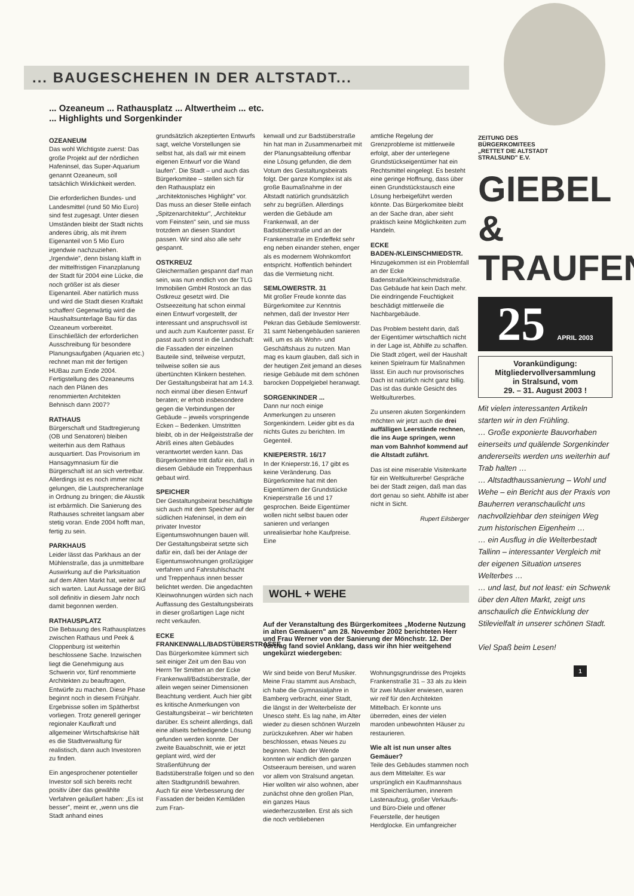... BAUGESCHEHEN IN DER ALTSTADT...
... Ozeaneum ... Rathausplatz ... Altwertheim ... etc.
... Highlights und Sorgenkinder
OZEANEUM
Das wohl Wichtigste zuerst: Das große Projekt auf der nördlichen Hafeninsel, das Super-Aquarium genannt Ozeaneum, soll tatsächlich Wirklichkeit werden.
Die erforderlichen Bundes- und Landesmittel (rund 50 Mio Euro) sind fest zugesagt. Unter diesen Umständen bleibt der Stadt nichts anderes übrig, als mit ihrem Eigenanteil von 5 Mio Euro irgendwie nachzuziehen. „Irgendwie", denn bislang klafft in der mittelfristigen Finanzplanung der Stadt für 2004 eine Lücke, die noch größer ist als dieser Eigenanteil. Aber natürlich muss und wird die Stadt diesen Kraftakt schaffen! Gegenwärtig wird die Haushaltsunterlage Bau für das Ozeaneum vorbereitet. Einschließlich der erforderlichen Ausschreibung für besondere Planungsaufgaben (Aquarien etc.) rechnet man mit der fertigen HUBau zum Ende 2004. Fertigstellung des Ozeaneums nach den Plänen des renommierten Architekten Behnisch dann 2007?
RATHAUS
Bürgerschaft und Stadtregierung (OB und Senatoren) bleiben weiterhin aus dem Rathaus ausquartiert. Das Provisorium im Hansagymnasium für die Bürgerschaft ist an sich vertretbar. Allerdings ist es noch immer nicht gelungen, die Lautsprecheranlage in Ordnung zu bringen; die Akustik ist erbärmlich. Die Sanierung des Rathauses schreitet langsam aber stetig voran. Ende 2004 hofft man, fertig zu sein.
PARKHAUS
Leider lässt das Parkhaus an der Mühlenstraße, das ja unmittelbare Auswirkung auf die Parksituation auf dem Alten Markt hat, weiter auf sich warten. Laut Aussage der BIG soll definitiv in diesem Jahr noch damit begonnen werden.
RATHAUSPLATZ
Die Bebauung des Rathausplatzes zwischen Rathaus und Peek & Cloppenburg ist weiterhin beschlossene Sache. Inzwischen liegt die Genehmigung aus Schwerin vor, fünf renommierte Architekten zu beauftragen, Entwürfe zu machen. Diese Phase beginnt noch in diesem Frühjahr. Ergebnisse sollen im Spätherbst vorliegen. Trotz generell geringer regionaler Kaufkraft und allgemeiner Wirtschaftskrise hält es die Stadtverwaltung für realistisch, dann auch Investoren zu finden.
Ein angesprochener potentieller Investor soll sich bereits recht positiv über das gewählte Verfahren geäußert haben: „Es ist besser", meint er, „wenn uns die Stadt anhand eines
grundsätzlich akzeptierten Entwurfs sagt, welche Vorstellungen sie selbst hat, als daß wir mit einem eigenen Entwurf vor die Wand laufen". Die Stadt – und auch das Bürgerkomitee – stellen sich für den Rathausplatz ein „architektonisches Highlight" vor. Das muss an dieser Stelle einfach „Spitzenarchitektur", „Architektur vom Feinsten" sein, und sie muss trotzdem an diesen Standort passen. Wir sind also alle sehr gespannt.
OSTKREUZ
Gleichermaßen gespannt darf man sein, was nun endlich von der TLG Immobilien GmbH Rostock an das Ostkreuz gesetzt wird. Die Ostseezeitung hat schon einmal einen Entwurf vorgestellt, der interessant und anspruchsvoll ist und auch zum Kaufcenter passt. Er passt auch sonst in die Landschaft: die Fassaden der einzelnen Bauteile sind, teilweise verputzt, teilweise sollen sie aus übertünchten Klinkern bestehen. Der Gestaltungsbeirat hat am 14.3. noch einmal über diesen Entwurf beraten; er erhob insbesondere gegen die Verbindungen der Gebäude – jeweils vorspringende Ecken – Bedenken. Umstritten bleibt, ob in der Heilgeiststraße der Abriß eines alten Gebäudes verantwortet werden kann. Das Bürgerkomitee tritt dafür ein, daß in diesem Gebäude ein Treppenhaus gebaut wird.
SPEICHER
Der Gestaltungsbeirat beschäftigte sich auch mit dem Speicher auf der südlichen Hafeninsel, in dem ein privater Investor Eigentumswohnungen bauen will. Der Gestaltungsbeirat setzte sich dafür ein, daß bei der Anlage der Eigentumswohnungen großzügiger verfahren und Fahrstuhlschacht und Treppenhaus innen besser belichtet werden. Die angedachten Kleinwohnungen würden sich nach Auffassung des Gestaltungsbeirats in dieser großartigen Lage nicht recht verkaufen.
ECKE FRANKENWALL/BADSTÜBERSTRASSE
Das Bürgerkomitee kümmert sich seit einiger Zeit um den Bau von Herrn Ter Smitten an der Ecke Frankenwall/Badstüberstraße, der allein wegen seiner Dimensionen Beachtung verdient. Auch hier gibt es kritische Anmerkungen von Gestaltungsbeirat – wir berichteten darüber. Es scheint allerdings, daß eine allseits befriedigende Lösung gefunden werden konnte. Der zweite Bauabschnitt, wie er jetzt geplant wird, wird der Straßenführung der Badstüberstraße folgen und so den alten Stadtgrundriß bewahren. Auch für eine Verbesserung der Fassaden der beiden Kemläden zum Fran-
kenwall und zur Badstüberstraße hin hat man in Zusammenarbeit mit der Planungsabteilung offenbar eine Lösung gefunden, die dem Votum des Gestaltungsbeirats folgt. Der ganze Komplex ist als große Baumaßnahme in der Altstadt natürlich grundsätzlich sehr zu begrüßen. Allerdings werden die Gebäude am Frankenwall, an der Badstüberstraße und an der Frankenstraße im Endeffekt sehr eng neben einander stehen, enger als es modernem Wohnkomfort entspricht. Hoffentlich behindert das die Vermietung nicht.
SEMLOWERSTR. 31
Mit großer Freude konnte das Bürgerkomitee zur Kenntnis nehmen, daß der Investor Herr Pekran das Gebäude Semlowerstr. 31 samt Nebengebäuden sanieren will, um es als Wohn- und Geschäftshaus zu nutzen. Man mag es kaum glauben, daß sich in der heutigen Zeit jemand an dieses riesige Gebäude mit dem schönen barocken Doppelgiebel heranwagt.
SORGENKINDER ...
Dann nur noch einige Anmerkungen zu unseren Sorgenkindern. Leider gibt es da nichts Gutes zu berichten. Im Gegenteil.
KNIEPERSTR. 16/17
In der Knieperstr.16, 17 gibt es keine Veränderung. Das Bürgerkomitee hat mit den Eigentümern der Grundstücke Knieperstraße 16 und 17 gesprochen. Beide Eigentümer wollen nicht selbst bauen oder sanieren und verlangen unrealisierbar hohe Kaufpreise. Eine
amtliche Regelung der Grenzprobleme ist mittlerweile erfolgt, aber der unterlegene Grundstückseigentümer hat ein Rechtsmittel eingelegt. Es besteht eine geringe Hoffnung, dass über einen Grundstückstausch eine Lösung herbeigeführt werden könnte. Das Bürgerkomitee bleibt an der Sache dran, aber sieht praktisch keine Möglichkeiten zum Handeln.
ECKE BADEN-/KLEINSCHMIEDSTR.
Hinzugekommen ist ein Problemfall an der Ecke Badenstraße/Kleinschmidstraße. Das Gebäude hat kein Dach mehr. Die eindringende Feuchtigkeit beschädigt mittlerweile die Nachbargebäude.
Das Problem besteht darin, daß der Eigentümer wirtschaftlich nicht in der Lage ist, Abhilfe zu schaffen. Die Stadt zögert, weil der Haushalt keinen Spielraum für Maßnahmen lässt. Ein auch nur provisorisches Dach ist natürlich nicht ganz billig. Das ist das dunkle Gesicht des Weltkulturerbes.
Zu unseren akuten Sorgenkindern möchten wir jetzt auch die drei auffälligen Leerstände rechnen, die ins Auge springen, wenn man vom Bahnhof kommend auf die Altstadt zufährt.
Das ist eine miserable Visitenkarte für ein Weltkulturerbe! Gespräche bei der Stadt zeigen, daß man das dort genau so sieht. Abhilfe ist aber nicht in Sicht.
Rupert Eilsberger
WOHL + WEHE
Auf der Veranstaltung des Bürgerkomitees „Moderne Nutzung in alten Gemäuern" am 28. November 2002 berichteten Herr und Frau Werner von der Sanierung der Mönchstr. 12. Der Vortrag fand soviel Anklang, dass wir ihn hier weitgehend ungekürzt wiedergeben:
Wir sind beide von Beruf Musiker. Meine Frau stammt aus Ansbach, ich habe die Gymnasialjahre in Bamberg verbracht, einer Stadt, die längst in der Welterbeliste der Unesco steht. Es lag nahe, im Alter wieder zu diesen schönen Wurzeln zurückzukehren. Aber wir haben beschlossen, etwas Neues zu beginnen. Nach der Wende konnten wir endlich den ganzen Ostseeraum bereisen, und waren vor allem von Stralsund angetan. Hier wollten wir also wohnen, aber zunächst ohne den großen Plan, ein ganzes Haus wiederherzustellen. Erst als sich die noch verbliebenen
Wohnungsgrundrisse des Projekts Frankenstraße 31 – 33 als zu klein für zwei Musiker erwiesen, waren wir reif für den Architekten Mittelbach. Er konnte uns überreden, eines der vielen maroden unbewohnten Häuser zu restaurieren.
Wie alt ist nun unser altes Gemäuer?
Teile des Gebäudes stammen noch aus dem Mittelalter. Es war ursprünglich ein Kaufmannshaus mit Speicherräumen, innerem Lastenaufzug, großer Verkaufs- und Büro-Diele und offener Feuerstelle, der heutigen Herdglocke. Ein umfangreicher
ZEITUNG DES
BÜRGERKOMITEES
„RETTET DIE ALTSTADT
STRALSUND" E.V.
GIEBEL & TRAUFEN
25 APRIL 2003
Vorankündigung:
Mitgliedervollversammlung
in Stralsund, vom
29. – 31. August 2003 !
Mit vielen interessanten Artikeln starten wir in den Frühling.
… Große exponierte Bauvorhaben einerseits und quälende Sorgenkinder andererseits werden uns weiterhin auf Trab halten …
… Altstadthaussanierung – Wohl und Wehe – ein Bericht aus der Praxis von Bauherren veranschaulicht uns nachvollziehbar den steinigen Weg zum historischen Eigenheim …
… ein Ausflug in die Welterbestadt Tallinn – interessanter Vergleich mit der eigenen Situation unseres Welterbes …
… und last, but not least: ein Schwenk über den Alten Markt, zeigt uns anschaulich die Entwicklung der Stilevielfalt in unserer schönen Stadt.
Viel Spaß beim Lesen!
1